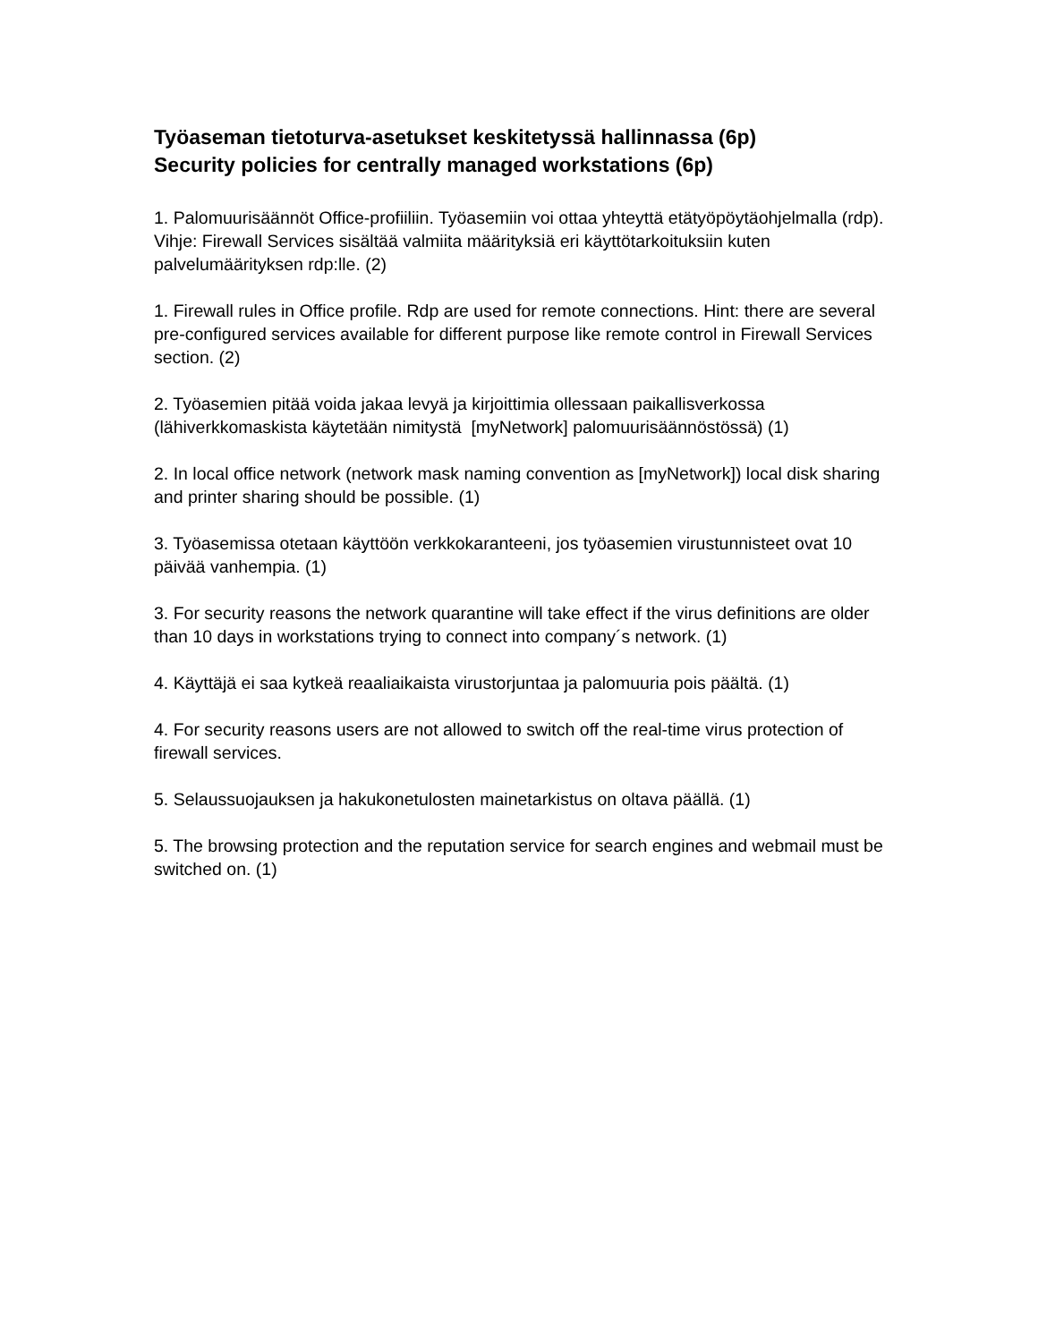Työaseman tietoturva-asetukset keskitetyssä hallinnassa (6p)
Security policies for centrally managed workstations (6p)
1. Palomuurisäännöt Office-profiiliin. Työasemiin voi ottaa yhteyttä etätyöpöytäohjelmalla (rdp). Vihje: Firewall Services sisältää valmiita määrityksiä eri käyttötarkoituksiin kuten palvelumäärityksen rdp:lle. (2)
1. Firewall rules in Office profile. Rdp are used for remote connections. Hint: there are several pre-configured services available for different purpose like remote control in Firewall Services section. (2)
2. Työasemien pitää voida jakaa levyä ja kirjoittimia ollessaan paikallisverkossa (lähiverkkomaskista käytetään nimitystä [myNetwork] palomuurisäännöstössä) (1)
2. In local office network (network mask naming convention as [myNetwork]) local disk sharing and printer sharing should be possible. (1)
3. Työasemissa otetaan käyttöön verkkokaranteeni, jos työasemien virustunnisteet ovat 10 päivää vanhempia. (1)
3. For security reasons the network quarantine will take effect if the virus definitions are older than 10 days in workstations trying to connect into company´s network. (1)
4. Käyttäjä ei saa kytkeä reaaliaikaista virustorjuntaa ja palomuuria pois päältä. (1)
4. For security reasons users are not allowed to switch off the real-time virus protection of firewall services.
5. Selaussuojauksen ja hakukonetulosten mainetarkistus on oltava päällä. (1)
5. The browsing protection and the reputation service for search engines and webmail must be switched on. (1)